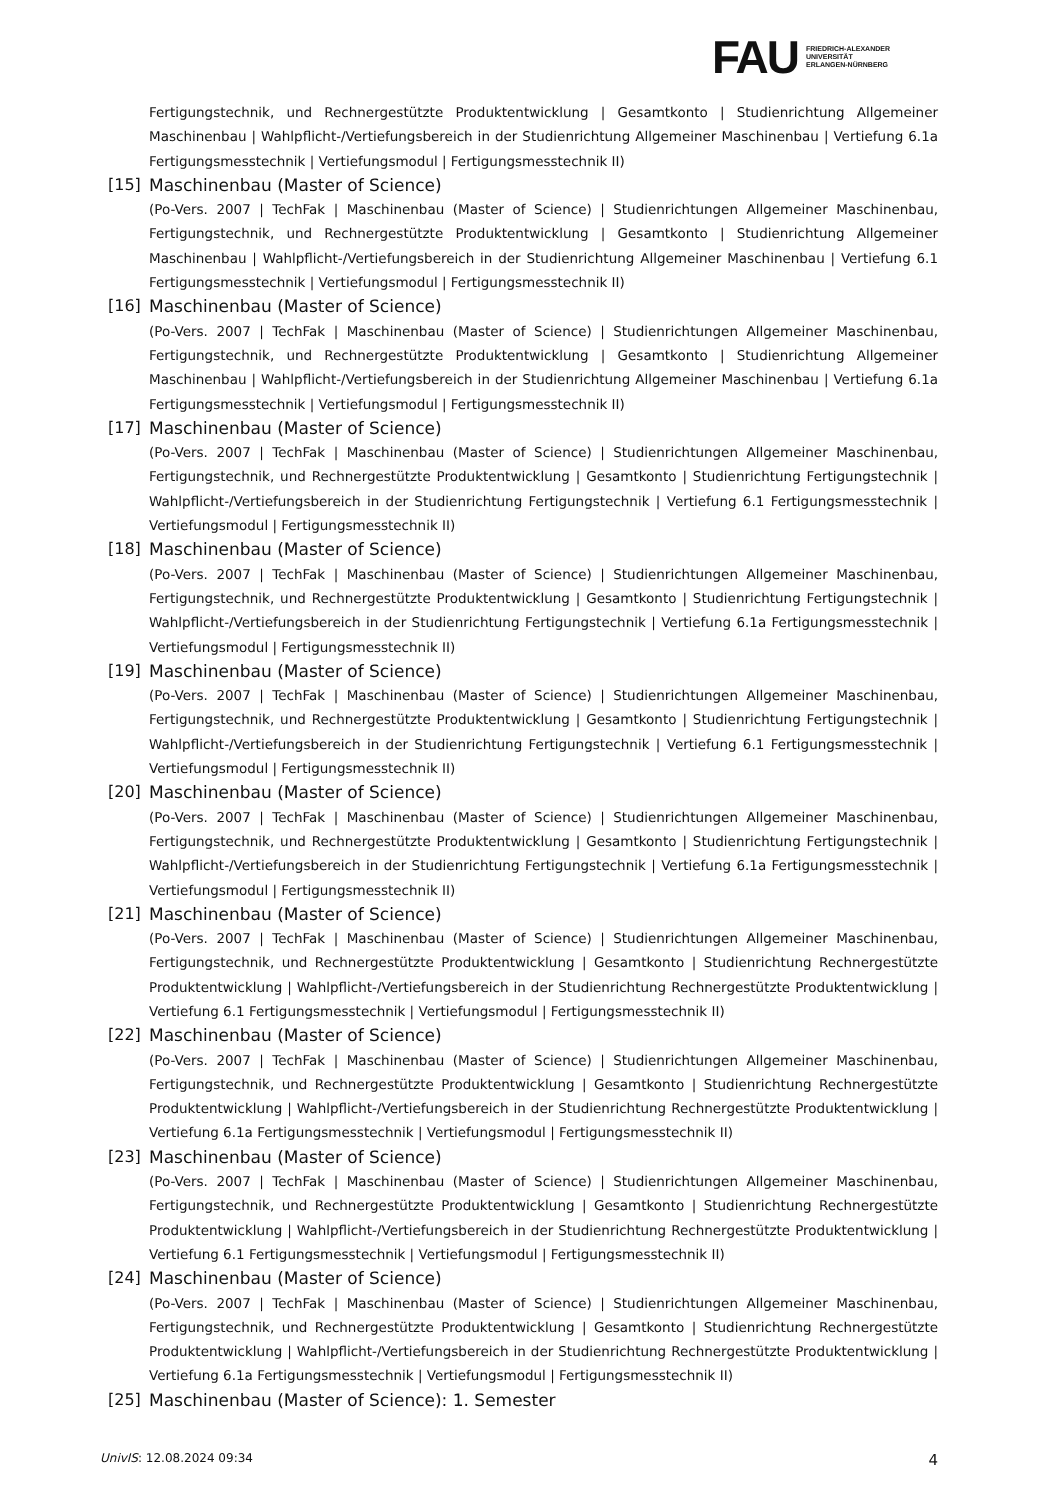FAU
FRIEDRICH-ALEXANDER
UNIVERSITÄT
ERLANGEN-NÜRNBERG
Fertigungstechnik, und Rechnergestützte Produktentwicklung | Gesamtkonto | Studienrichtung Allgemeiner Maschinenbau | Wahlpflicht-/Vertiefungsbereich in der Studienrichtung Allgemeiner Maschinenbau | Vertiefung 6.1a Fertigungsmesstechnik | Vertiefungsmodul | Fertigungsmesstechnik II)
[15] Maschinenbau (Master of Science)
(Po-Vers. 2007 | TechFak | Maschinenbau (Master of Science) | Studienrichtungen Allgemeiner Maschinenbau, Fertigungstechnik, und Rechnergestützte Produktentwicklung | Gesamtkonto | Studienrichtung Allgemeiner Maschinenbau | Wahlpflicht-/Vertiefungsbereich in der Studienrichtung Allgemeiner Maschinenbau | Vertiefung 6.1 Fertigungsmesstechnik | Vertiefungsmodul | Fertigungsmesstechnik II)
[16] Maschinenbau (Master of Science)
(Po-Vers. 2007 | TechFak | Maschinenbau (Master of Science) | Studienrichtungen Allgemeiner Maschinenbau, Fertigungstechnik, und Rechnergestützte Produktentwicklung | Gesamtkonto | Studienrichtung Allgemeiner Maschinenbau | Wahlpflicht-/Vertiefungsbereich in der Studienrichtung Allgemeiner Maschinenbau | Vertiefung 6.1a Fertigungsmesstechnik | Vertiefungsmodul | Fertigungsmesstechnik II)
[17] Maschinenbau (Master of Science)
(Po-Vers. 2007 | TechFak | Maschinenbau (Master of Science) | Studienrichtungen Allgemeiner Maschinenbau, Fertigungstechnik, und Rechnergestützte Produktentwicklung | Gesamtkonto | Studienrichtung Fertigungstechnik | Wahlpflicht-/Vertiefungsbereich in der Studienrichtung Fertigungstechnik | Vertiefung 6.1 Fertigungsmesstechnik | Vertiefungsmodul | Fertigungsmesstechnik II)
[18] Maschinenbau (Master of Science)
(Po-Vers. 2007 | TechFak | Maschinenbau (Master of Science) | Studienrichtungen Allgemeiner Maschinenbau, Fertigungstechnik, und Rechnergestützte Produktentwicklung | Gesamtkonto | Studienrichtung Fertigungstechnik | Wahlpflicht-/Vertiefungsbereich in der Studienrichtung Fertigungstechnik | Vertiefung 6.1a Fertigungsmesstechnik | Vertiefungsmodul | Fertigungsmesstechnik II)
[19] Maschinenbau (Master of Science)
(Po-Vers. 2007 | TechFak | Maschinenbau (Master of Science) | Studienrichtungen Allgemeiner Maschinenbau, Fertigungstechnik, und Rechnergestützte Produktentwicklung | Gesamtkonto | Studienrichtung Fertigungstechnik | Wahlpflicht-/Vertiefungsbereich in der Studienrichtung Fertigungstechnik | Vertiefung 6.1 Fertigungsmesstechnik | Vertiefungsmodul | Fertigungsmesstechnik II)
[20] Maschinenbau (Master of Science)
(Po-Vers. 2007 | TechFak | Maschinenbau (Master of Science) | Studienrichtungen Allgemeiner Maschinenbau, Fertigungstechnik, und Rechnergestützte Produktentwicklung | Gesamtkonto | Studienrichtung Fertigungstechnik | Wahlpflicht-/Vertiefungsbereich in der Studienrichtung Fertigungstechnik | Vertiefung 6.1a Fertigungsmesstechnik | Vertiefungsmodul | Fertigungsmesstechnik II)
[21] Maschinenbau (Master of Science)
(Po-Vers. 2007 | TechFak | Maschinenbau (Master of Science) | Studienrichtungen Allgemeiner Maschinenbau, Fertigungstechnik, und Rechnergestützte Produktentwicklung | Gesamtkonto | Studienrichtung Rechnergestützte Produktentwicklung | Wahlpflicht-/Vertiefungsbereich in der Studienrichtung Rechnergestützte Produktentwicklung | Vertiefung 6.1 Fertigungsmesstechnik | Vertiefungsmodul | Fertigungsmesstechnik II)
[22] Maschinenbau (Master of Science)
(Po-Vers. 2007 | TechFak | Maschinenbau (Master of Science) | Studienrichtungen Allgemeiner Maschinenbau, Fertigungstechnik, und Rechnergestützte Produktentwicklung | Gesamtkonto | Studienrichtung Rechnergestützte Produktentwicklung | Wahlpflicht-/Vertiefungsbereich in der Studienrichtung Rechnergestützte Produktentwicklung | Vertiefung 6.1a Fertigungsmesstechnik | Vertiefungsmodul | Fertigungsmesstechnik II)
[23] Maschinenbau (Master of Science)
(Po-Vers. 2007 | TechFak | Maschinenbau (Master of Science) | Studienrichtungen Allgemeiner Maschinenbau, Fertigungstechnik, und Rechnergestützte Produktentwicklung | Gesamtkonto | Studienrichtung Rechnergestützte Produktentwicklung | Wahlpflicht-/Vertiefungsbereich in der Studienrichtung Rechnergestützte Produktentwicklung | Vertiefung 6.1 Fertigungsmesstechnik | Vertiefungsmodul | Fertigungsmesstechnik II)
[24] Maschinenbau (Master of Science)
(Po-Vers. 2007 | TechFak | Maschinenbau (Master of Science) | Studienrichtungen Allgemeiner Maschinenbau, Fertigungstechnik, und Rechnergestützte Produktentwicklung | Gesamtkonto | Studienrichtung Rechnergestützte Produktentwicklung | Wahlpflicht-/Vertiefungsbereich in der Studienrichtung Rechnergestützte Produktentwicklung | Vertiefung 6.1a Fertigungsmesstechnik | Vertiefungsmodul | Fertigungsmesstechnik II)
[25] Maschinenbau (Master of Science): 1. Semester
UnivIS: 12.08.2024 09:34 4